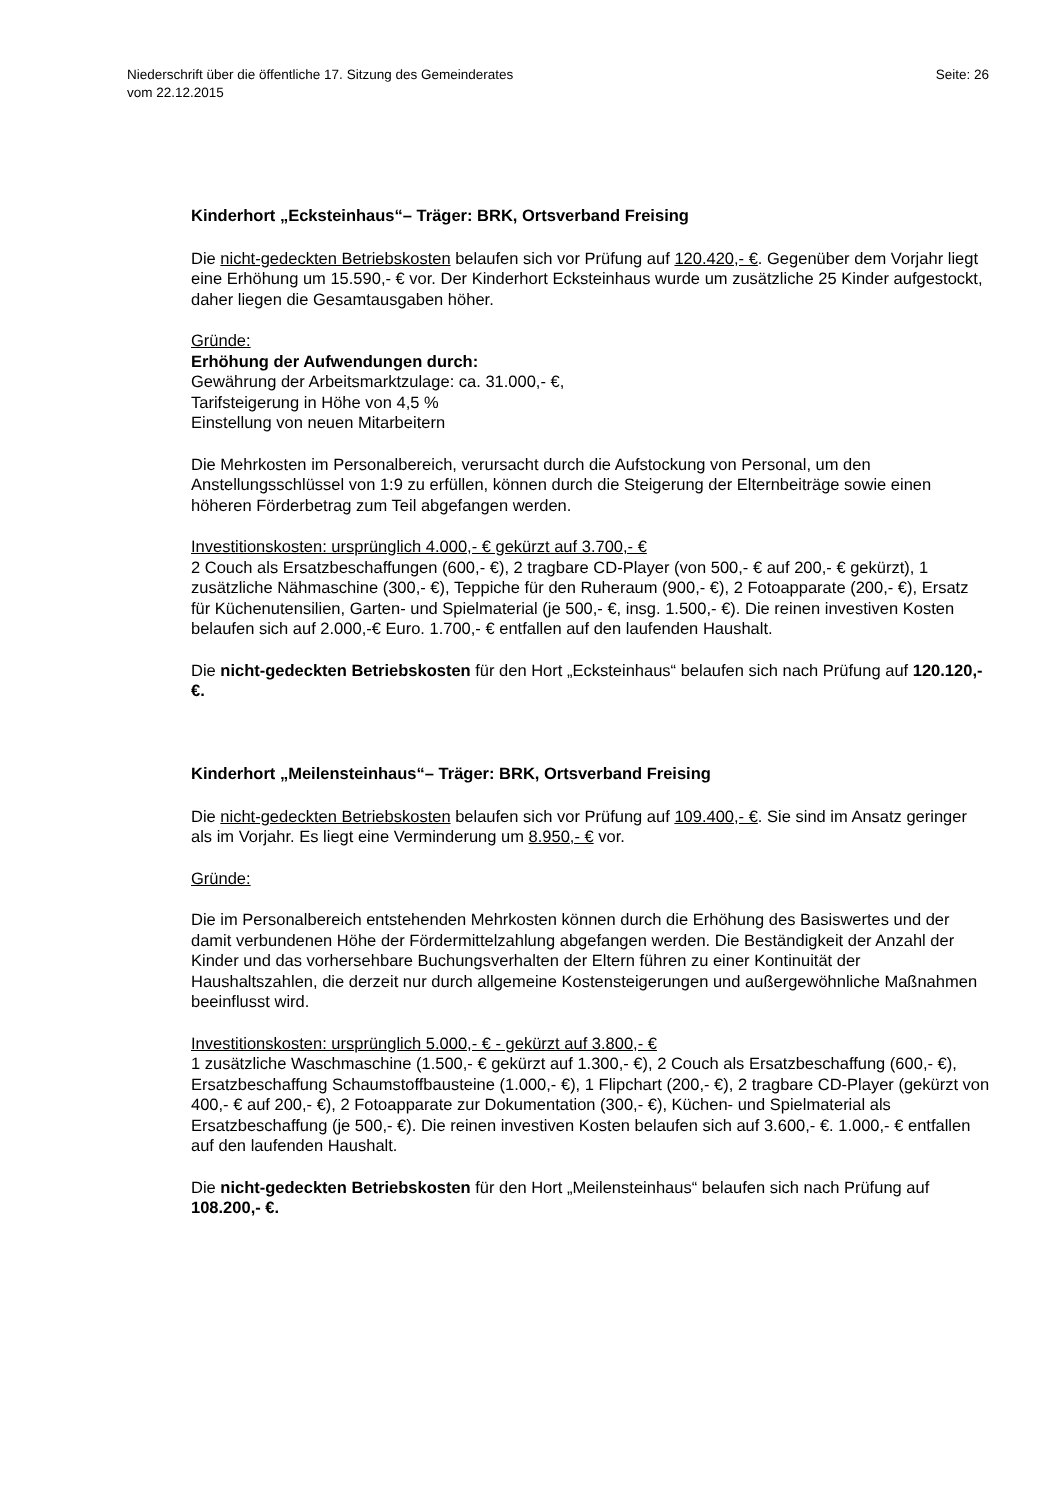Niederschrift über die öffentliche 17. Sitzung des Gemeinderates
vom 22.12.2015
Seite: 26
Kinderhort „Ecksteinhaus“– Träger: BRK, Ortsverband Freising
Die nicht-gedeckten Betriebskosten belaufen sich vor Prüfung auf 120.420,- €. Gegenüber dem Vorjahr liegt eine Erhöhung um 15.590,- € vor. Der Kinderhort Ecksteinhaus wurde um zusätzliche 25 Kinder aufgestockt, daher liegen die Gesamtausgaben höher.
Gründe:
Erhöhung der Aufwendungen durch:
Gewährung der Arbeitsmarktzulage: ca. 31.000,- €,
Tarifsteigerung in Höhe von 4,5 %
Einstellung von neuen Mitarbeitern
Die Mehrkosten im Personalbereich, verursacht durch die Aufstockung von Personal, um den Anstellungsschlüssel von 1:9 zu erfüllen, können durch die Steigerung der Elternbeiträge sowie einen höheren Förderbetrag zum Teil abgefangen werden.
Investitionskosten: ursprünglich 4.000,- € gekürzt auf 3.700,- €
2 Couch als Ersatzbeschaffungen (600,- €), 2 tragbare CD-Player (von 500,- € auf 200,- € gekürzt), 1 zusätzliche Nähmaschine (300,- €), Teppiche für den Ruheraum (900,- €), 2 Fotoapparate (200,- €), Ersatz für Küchenutensilien, Garten- und Spielmaterial (je 500,- €, insg. 1.500,- €). Die reinen investiven Kosten belaufen sich auf 2.000,-€ Euro. 1.700,- € entfallen auf den laufenden Haushalt.
Die nicht-gedeckten Betriebskosten für den Hort „Ecksteinhaus“ belaufen sich nach Prüfung auf 120.120,- €.
Kinderhort „Meilensteinhaus“– Träger: BRK, Ortsverband Freising
Die nicht-gedeckten Betriebskosten belaufen sich vor Prüfung auf 109.400,- €. Sie sind im Ansatz geringer als im Vorjahr. Es liegt eine Verminderung um 8.950,- € vor.
Gründe:
Die im Personalbereich entstehenden Mehrkosten können durch die Erhöhung des Basiswertes und der damit verbundenen Höhe der Fördermittelzahlung abgefangen werden. Die Beständigkeit der Anzahl der Kinder und das vorhersehbare Buchungsverhalten der Eltern führen zu einer Kontinuität der Haushaltszahlen, die derzeit nur durch allgemeine Kostensteigerungen und außergewöhnliche Maßnahmen beeinflusst wird.
Investitionskosten: ursprünglich 5.000,- € - gekürzt auf 3.800,- €
1 zusätzliche Waschmaschine (1.500,- € gekürzt auf 1.300,- €), 2 Couch als Ersatzbeschaffung (600,- €), Ersatzbeschaffung Schaumstoffbausteine (1.000,- €), 1 Flipchart (200,- €), 2 tragbare CD-Player (gekürzt von 400,- € auf 200,- €), 2 Fotoapparate zur Dokumentation (300,- €), Küchen- und Spielmaterial als Ersatzbeschaffung (je 500,- €). Die reinen investiven Kosten belaufen sich auf 3.600,- €. 1.000,- € entfallen auf den laufenden Haushalt.
Die nicht-gedeckten Betriebskosten für den Hort „Meilensteinhaus“ belaufen sich nach Prüfung auf 108.200,- €.